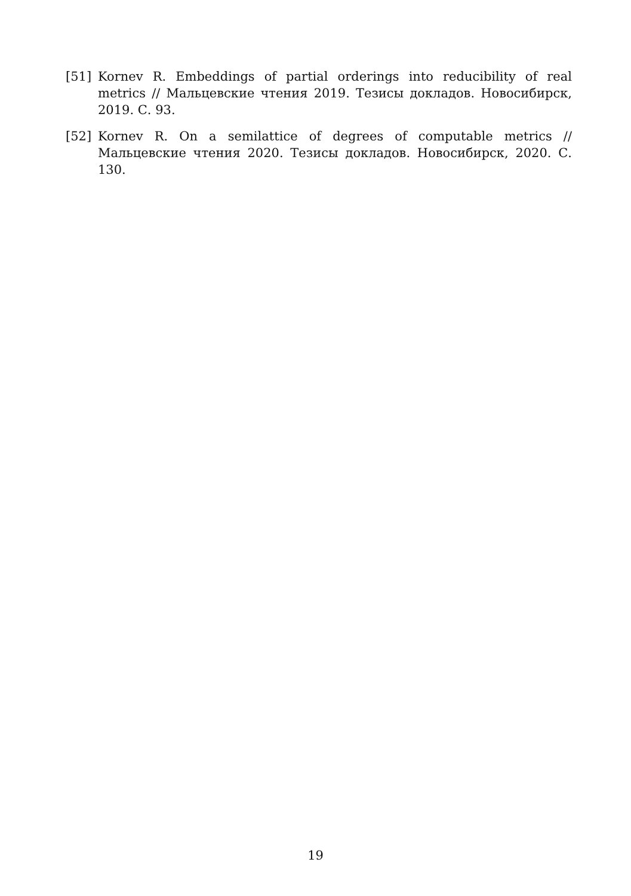[51] Kornev R. Embeddings of partial orderings into reducibility of real metrics // Мальцевские чтения 2019. Тезисы докладов. Новосибирск, 2019. С. 93.
[52] Kornev R. On a semilattice of degrees of computable metrics // Мальцевские чтения 2020. Тезисы докладов. Новосибирск, 2020. С. 130.
19